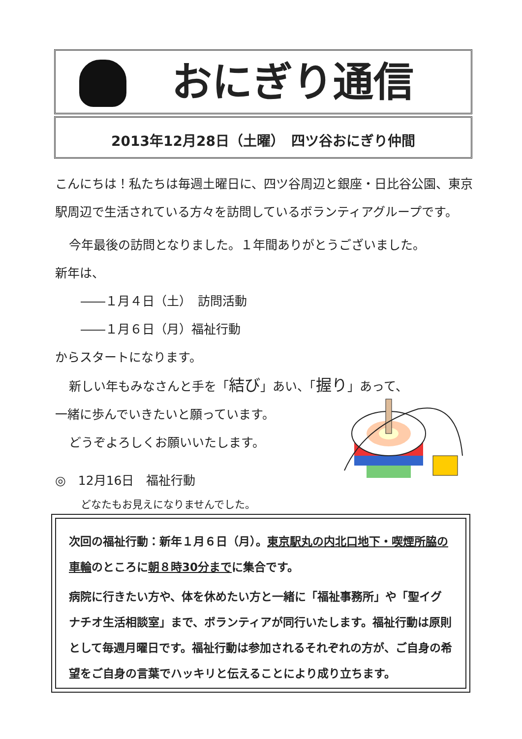おにぎり通信
2013年12月28日（土曜）　四ツ谷おにぎり仲間
こんにちは！私たちは毎週土曜日に、四ツ谷周辺と銀座・日比谷公園、東京駅周辺で生活されている方々を訪問しているボランティアグループです。
今年最後の訪問となりました。１年間ありがとうございました。
新年は、
――１月４日（土）　訪問活動
――１月６日（月）福祉行動
からスタートになります。
新しい年もみなさんと手を「結び」あい、「握り」あって、
一緒に歩んでいきたいと願っています。
どうぞよろしくお願いいたします。
◎　12月16日　福祉行動
どなたもお見えになりませんでした。
次回の福祉行動：新年１月６日（月）。東京駅丸の内北口地下・喫煙所脇の車輪のところに朝８時30分までに集合です。
病院に行きたい方や、体を休めたい方と一緒に「福祉事務所」や「聖イグナチオ生活相談室」まで、ボランティアが同行いたします。福祉行動は原則として毎週月曜日です。福祉行動は参加されるそれぞれの方が、ご自身の希望をご自身の言葉でハッキリと伝えることにより成り立ちます。